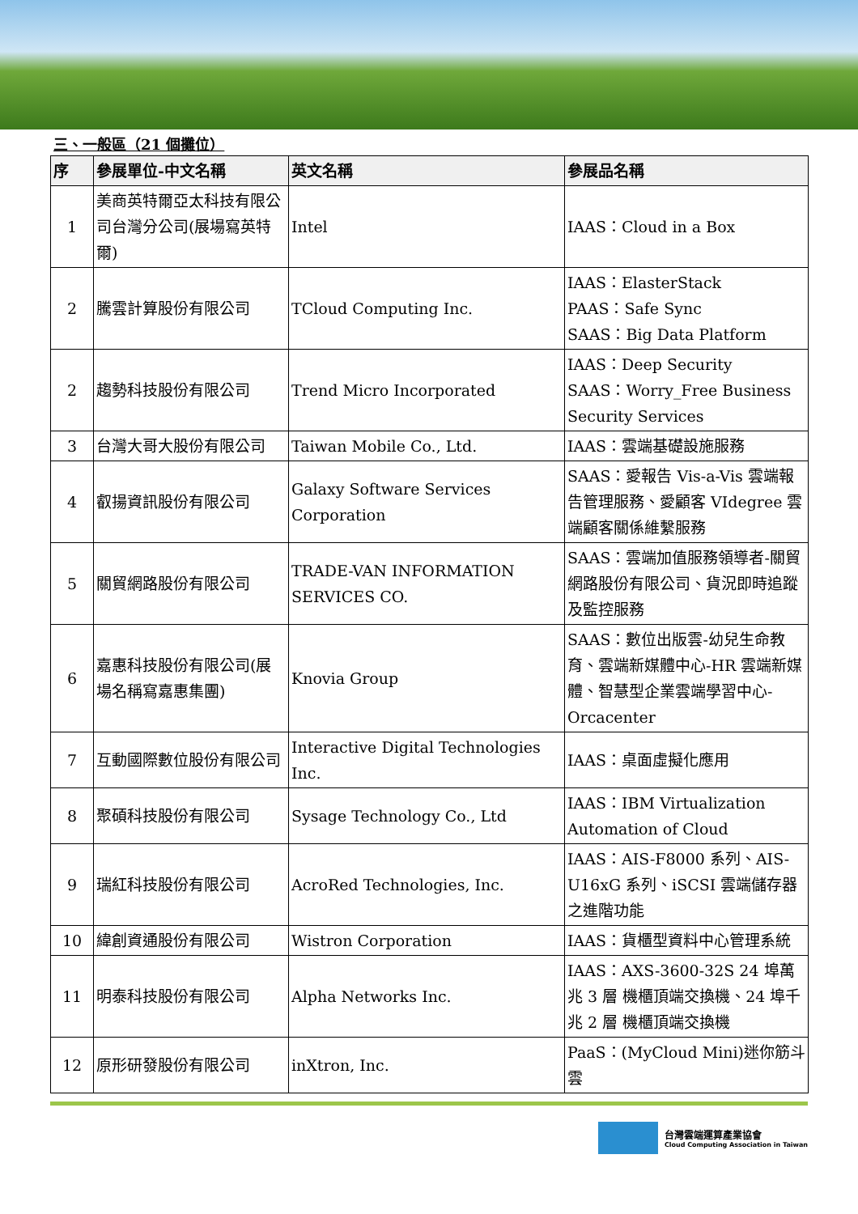三、一般區（21 個攤位）
| 序 | 參展單位-中文名稱 | 英文名稱 | 參展品名稱 |
| --- | --- | --- | --- |
| 1 | 美商英特爾亞太科技有限公司台灣分公司(展場寫英特爾) | Intel | IAAS：Cloud in a Box |
| 2 | 騰雲計算股份有限公司 | TCloud Computing Inc. | IAAS：ElasterStack PAAS：Safe Sync SAAS：Big Data Platform |
| 2 | 趨勢科技股份有限公司 | Trend Micro Incorporated | IAAS：Deep Security SAAS：Worry_Free Business Security Services |
| 3 | 台灣大哥大股份有限公司 | Taiwan Mobile Co., Ltd. | IAAS：雲端基礎設施服務 |
| 4 | 叡揚資訊股份有限公司 | Galaxy Software Services Corporation | SAAS：愛報告 Vis-a-Vis 雲端報告管理服務、愛顧客 VIdegree 雲端顧客關係維繫服務 |
| 5 | 關貿網路股份有限公司 | TRADE-VAN INFORMATION SERVICES CO. | SAAS：雲端加值服務領導者-關貿網路股份有限公司、貨況即時追蹤及監控服務 |
| 6 | 嘉惠科技股份有限公司(展場名稱寫嘉惠集團) | Knovia Group | SAAS：數位出版雲-幼兒生命教育、雲端新媒體中心-HR 雲端新媒體、智慧型企業雲端學習中心-Orcacenter |
| 7 | 互動國際數位股份有限公司 | Interactive Digital Technologies Inc. | IAAS：桌面虛擬化應用 |
| 8 | 聚碩科技股份有限公司 | Sysage Technology Co., Ltd | IAAS：IBM Virtualization Automation of Cloud |
| 9 | 瑞紅科技股份有限公司 | AcroRed Technologies, Inc. | IAAS：AIS-F8000 系列、AIS-U16xG 系列、iSCSI 雲端儲存器之進階功能 |
| 10 | 緯創資通股份有限公司 | Wistron Corporation | IAAS：貨櫃型資料中心管理系統 |
| 11 | 明泰科技股份有限公司 | Alpha Networks Inc. | IAAS：AXS-3600-32S 24 埠萬兆 3 層 機櫃頂端交換機、24 埠千兆 2 層 機櫃頂端交換機 |
| 12 | 原形研發股份有限公司 | inXtron, Inc. | PaaS：(MyCloud Mini)迷你筋斗雲 |
台灣雲端運算產業協會
Cloud Computing Association in Taiwan